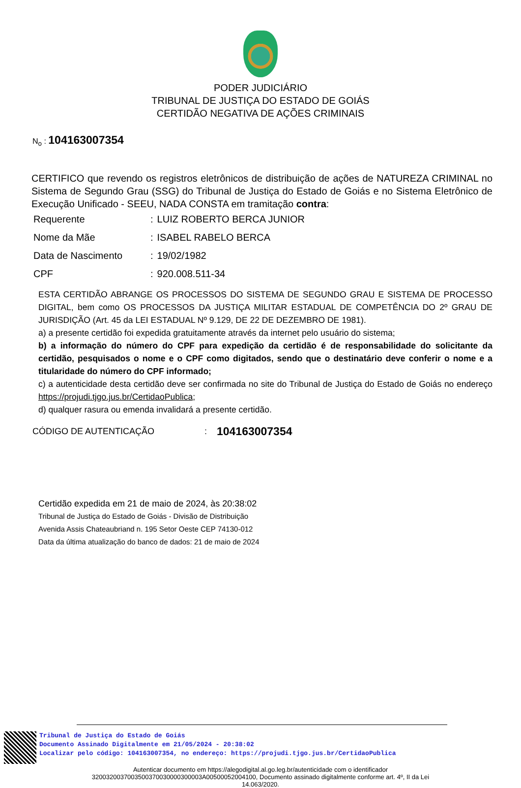PODER JUDICIÁRIO
TRIBUNAL DE JUSTIÇA DO ESTADO DE GOIÁS
CERTIDÃO NEGATIVA DE AÇÕES CRIMINAIS
N<sub>o</sub> : 104163007354
CERTIFICO que revendo os registros eletrônicos de distribuição de ações de NATUREZA CRIMINAL no Sistema de Segundo Grau (SSG) do Tribunal de Justiça do Estado de Goiás e no Sistema Eletrônico de Execução Unificado - SEEU, NADA CONSTA em tramitação contra:
| Requerente | : | LUIZ ROBERTO BERCA JUNIOR |
| Nome da Mãe | : | ISABEL RABELO BERCA |
| Data de Nascimento | : | 19/02/1982 |
| CPF | : | 920.008.511-34 |
ESTA CERTIDÃO ABRANGE OS PROCESSOS DO SISTEMA DE SEGUNDO GRAU E SISTEMA DE PROCESSO DIGITAL, bem como OS PROCESSOS DA JUSTIÇA MILITAR ESTADUAL DE COMPETÊNCIA DO 2º GRAU DE JURISDIÇÃO (Art. 45 da LEI ESTADUAL Nº 9.129, DE 22 DE DEZEMBRO DE 1981).
a) a presente certidão foi expedida gratuitamente através da internet pelo usuário do sistema;
b) a informação do número do CPF para expedição da certidão é de responsabilidade do solicitante da certidão, pesquisados o nome e o CPF como digitados, sendo que o destinatário deve conferir o nome e a titularidade do número do CPF informado;
c) a autenticidade desta certidão deve ser confirmada no site do Tribunal de Justiça do Estado de Goiás no endereço https://projudi.tjgo.jus.br/CertidaoPublica;
d) qualquer rasura ou emenda invalidará a presente certidão.
CÓDIGO DE AUTENTICAÇÃO: 104163007354
Certidão expedida em 21 de maio de 2024, às 20:38:02
Tribunal de Justiça do Estado de Goiás - Divisão de Distribuição
Avenida Assis Chateaubriand n. 195 Setor Oeste CEP 74130-012
Data da última atualização do banco de dados: 21 de maio de 2024
Tribunal de Justiça do Estado de Goiás
Documento Assinado Digitalmente em 21/05/2024 - 20:38:02
Localizar pelo código: 104163007354, no endereço: https://projudi.tjgo.jus.br/CertidaoPublica
Autenticar documento em https://alegodigital.al.go.leg.br/autenticidade com o identificador 3200320037003500370030000300003A00500052004100, Documento assinado digitalmente conforme art. 4º, II da Lei 14.063/2020.